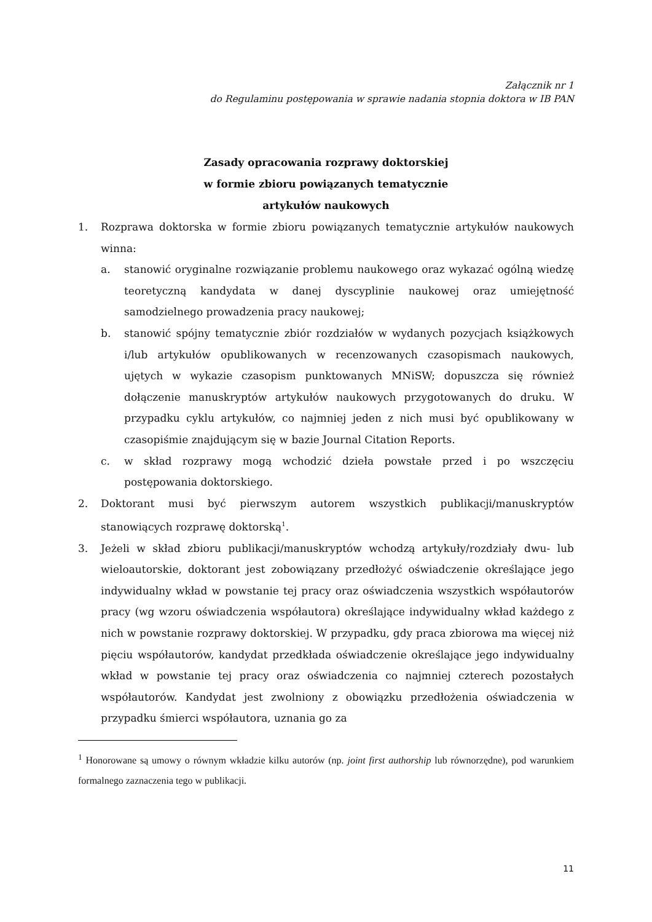Załącznik nr 1
do Regulaminu postępowania w sprawie nadania stopnia doktora w IB PAN
Zasady opracowania rozprawy doktorskiej
w formie zbioru powiązanych tematycznie
artykułów naukowych
1. Rozprawa doktorska w formie zbioru powiązanych tematycznie artykułów naukowych winna:
a. stanowić oryginalne rozwiązanie problemu naukowego oraz wykazać ogólną wiedzę teoretyczną kandydata w danej dyscyplinie naukowej oraz umiejętność samodzielnego prowadzenia pracy naukowej;
b. stanowić spójny tematycznie zbiór rozdziałów w wydanych pozycjach książkowych i/lub artykułów opublikowanych w recenzowanych czasopismach naukowych, ujętych w wykazie czasopism punktowanych MNiSW; dopuszcza się również dołączenie manuskryptów artykułów naukowych przygotowanych do druku. W przypadku cyklu artykułów, co najmniej jeden z nich musi być opublikowany w czasopiśmie znajdującym się w bazie Journal Citation Reports.
c. w skład rozprawy mogą wchodzić dzieła powstałe przed i po wszczęciu postępowania doktorskiego.
2. Doktorant musi być pierwszym autorem wszystkich publikacji/manuskryptów stanowiących rozprawę doktorską<sup>1</sup>.
3. Jeżeli w skład zbioru publikacji/manuskryptów wchodzą artykuły/rozdziały dwu- lub wieloautorskie, doktorant jest zobowiązany przedłożyć oświadczenie określające jego indywidualny wkład w powstanie tej pracy oraz oświadczenia wszystkich współautorów pracy (wg wzoru oświadczenia współautora) określające indywidualny wkład każdego z nich w powstanie rozprawy doktorskiej. W przypadku, gdy praca zbiorowa ma więcej niż pięciu współautorów, kandydat przedkłada oświadczenie określające jego indywidualny wkład w powstanie tej pracy oraz oświadczenia co najmniej czterech pozostałych współautorów. Kandydat jest zwolniony z obowiązku przedłożenia oświadczenia w przypadku śmierci współautora, uznania go za
<sup>1</sup> Honorowane są umowy o równym wkładzie kilku autorów (np. joint first authorship lub równorzędne), pod warunkiem formalnego zaznaczenia tego w publikacji.
11